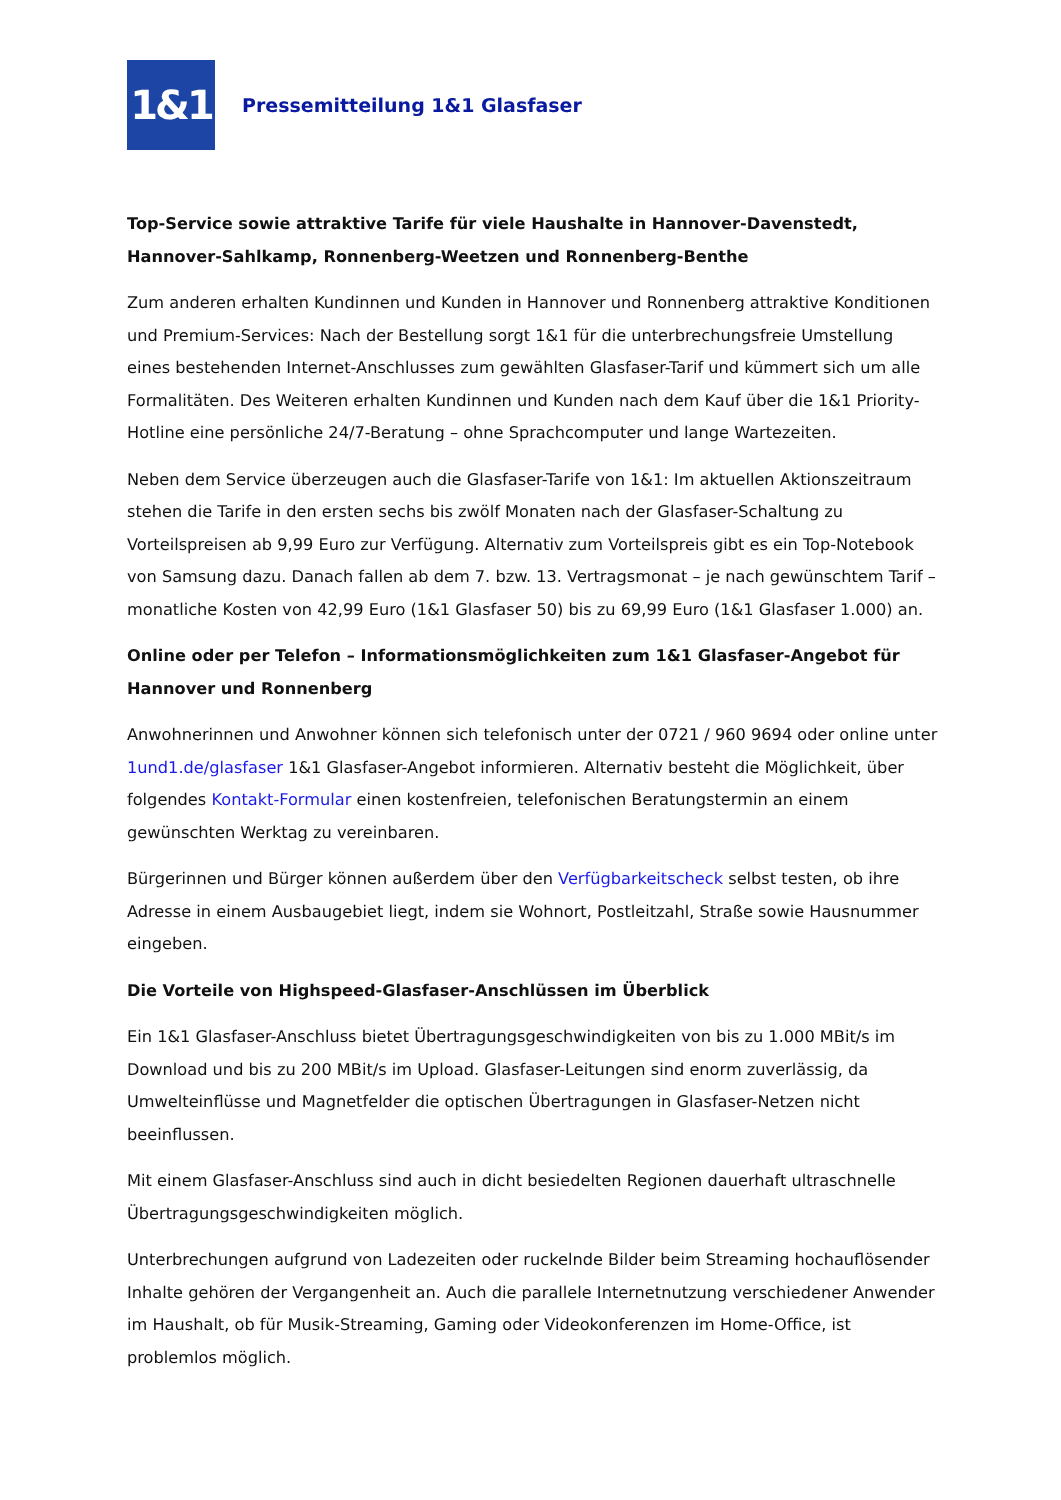1&1
Pressemitteilung 1&1 Glasfaser
Top-Service sowie attraktive Tarife für viele Haushalte in Hannover-Davenstedt, Hannover-Sahlkamp, Ronnenberg-Weetzen und Ronnenberg-Benthe
Zum anderen erhalten Kundinnen und Kunden in Hannover und Ronnenberg attraktive Konditionen und Premium-Services: Nach der Bestellung sorgt 1&1 für die unterbrechungsfreie Umstellung eines bestehenden Internet-Anschlusses zum gewählten Glasfaser-Tarif und kümmert sich um alle Formalitäten. Des Weiteren erhalten Kundinnen und Kunden nach dem Kauf über die 1&1 Priority-Hotline eine persönliche 24/7-Beratung – ohne Sprachcomputer und lange Wartezeiten.
Neben dem Service überzeugen auch die Glasfaser-Tarife von 1&1: Im aktuellen Aktionszeitraum stehen die Tarife in den ersten sechs bis zwölf Monaten nach der Glasfaser-Schaltung zu Vorteilspreisen ab 9,99 Euro zur Verfügung. Alternativ zum Vorteilspreis gibt es ein Top-Notebook von Samsung dazu. Danach fallen ab dem 7. bzw. 13. Vertragsmonat – je nach gewünschtem Tarif – monatliche Kosten von 42,99 Euro (1&1 Glasfaser 50) bis zu 69,99 Euro (1&1 Glasfaser 1.000) an.
Online oder per Telefon – Informationsmöglichkeiten zum 1&1 Glasfaser-Angebot für Hannover und Ronnenberg
Anwohnerinnen und Anwohner können sich telefonisch unter der 0721 / 960 9694 oder online unter 1und1.de/glasfaser 1&1 Glasfaser-Angebot informieren. Alternativ besteht die Möglichkeit, über folgendes Kontakt-Formular einen kostenfreien, telefonischen Beratungstermin an einem gewünschten Werktag zu vereinbaren.
Bürgerinnen und Bürger können außerdem über den Verfügbarkeitscheck selbst testen, ob ihre Adresse in einem Ausbaugebiet liegt, indem sie Wohnort, Postleitzahl, Straße sowie Hausnummer eingeben.
Die Vorteile von Highspeed-Glasfaser-Anschlüssen im Überblick
Ein 1&1 Glasfaser-Anschluss bietet Übertragungsgeschwindigkeiten von bis zu 1.000 MBit/s im Download und bis zu 200 MBit/s im Upload. Glasfaser-Leitungen sind enorm zuverlässig, da Umwelteinflüsse und Magnetfelder die optischen Übertragungen in Glasfaser-Netzen nicht beeinflussen.
Mit einem Glasfaser-Anschluss sind auch in dicht besiedelten Regionen dauerhaft ultraschnelle Übertragungsgeschwindigkeiten möglich.
Unterbrechungen aufgrund von Ladezeiten oder ruckelnde Bilder beim Streaming hochauflösender Inhalte gehören der Vergangenheit an. Auch die parallele Internetnutzung verschiedener Anwender im Haushalt, ob für Musik-Streaming, Gaming oder Videokonferenzen im Home-Office, ist problemlos möglich.